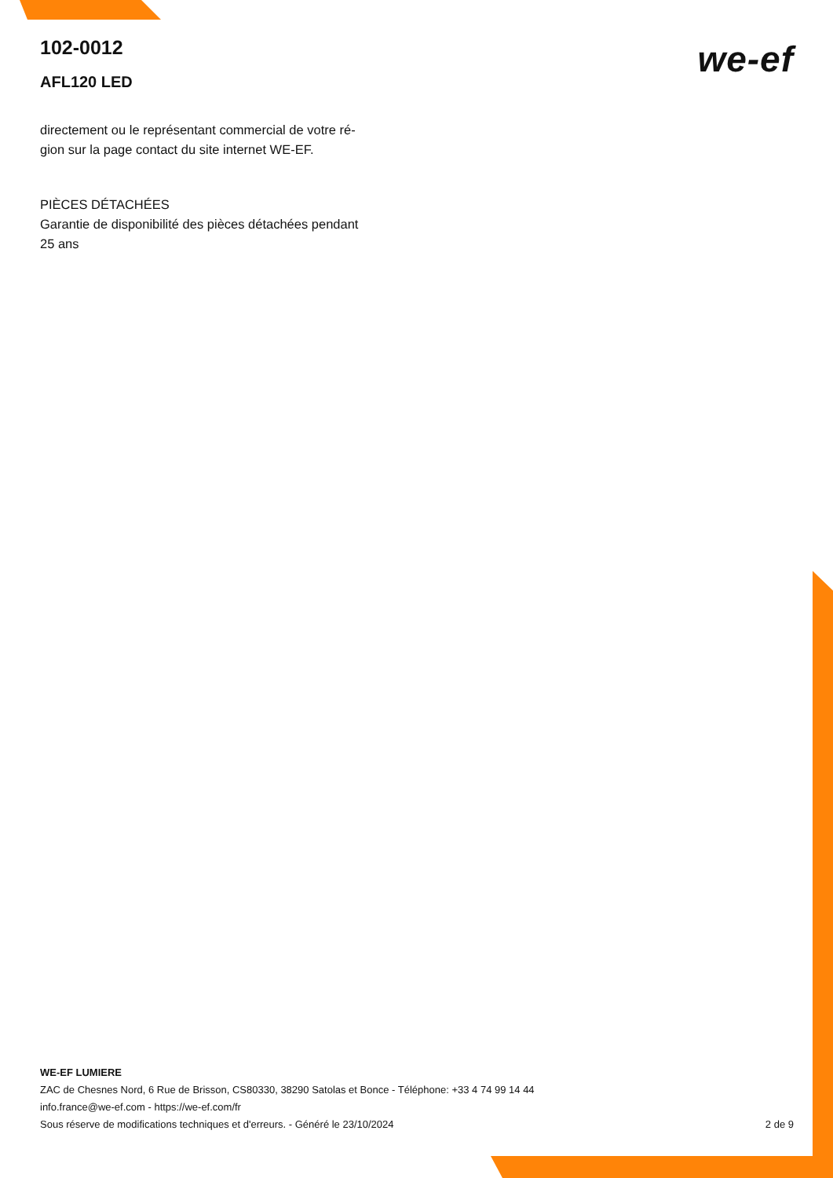102-0012
AFL120 LED
we-ef
directement ou le représentant commercial de votre ré-
gion sur la page contact du site internet WE-EF.
PIÈCES DÉTACHÉES
Garantie de disponibilité des pièces détachées pendant
25 ans
WE-EF LUMIERE
ZAC de Chesnes Nord, 6 Rue de Brisson, CS80330, 38290 Satolas et Bonce - Téléphone: +33 4 74 99 14 44
info.france@we-ef.com - https://we-ef.com/fr
Sous réserve de modifications techniques et d'erreurs. - Généré le 23/10/2024 2 de 9